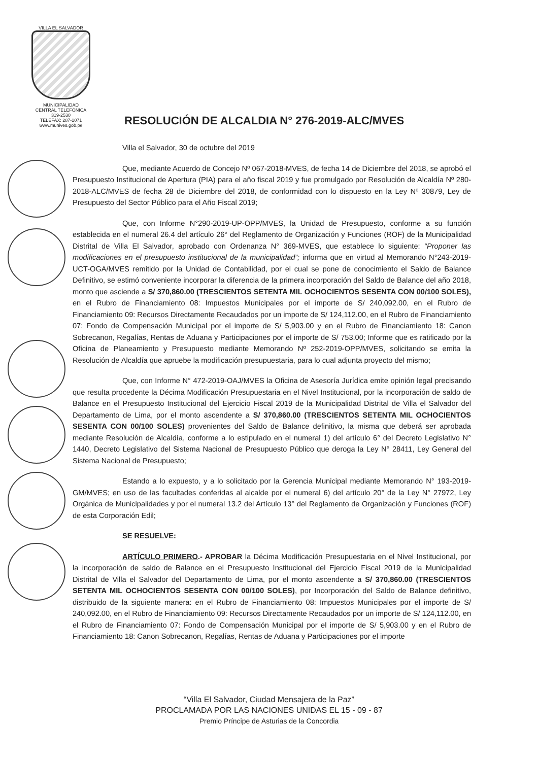VILLA EL SALVADOR
MUNICIPALIDAD
CENTRAL TELEFÓNICA 319-2530
TELEFAX: 287-1071
www.munives.gob.pe
RESOLUCIÓN DE ALCALDIA N° 276-2019-ALC/MVES
Villa el Salvador, 30 de octubre del 2019
Que, mediante Acuerdo de Concejo Nº 067-2018-MVES, de fecha 14 de Diciembre del 2018, se aprobó el Presupuesto Institucional de Apertura (PIA) para el año fiscal 2019 y fue promulgado por Resolución de Alcaldía Nº 280-2018-ALC/MVES de fecha 28 de Diciembre del 2018, de conformidad con lo dispuesto en la Ley Nº 30879, Ley de Presupuesto del Sector Público para el Año Fiscal 2019;
Que, con Informe N°290-2019-UP-OPP/MVES, la Unidad de Presupuesto, conforme a su función establecida en el numeral 26.4 del artículo 26° del Reglamento de Organización y Funciones (ROF) de la Municipalidad Distrital de Villa El Salvador, aprobado con Ordenanza N° 369-MVES, que establece lo siguiente: “Proponer las modificaciones en el presupuesto institucional de la municipalidad”; informa que en virtud al Memorando N°243-2019-UCT-OGA/MVES remitido por la Unidad de Contabilidad, por el cual se pone de conocimiento el Saldo de Balance Definitivo, se estimó conveniente incorporar la diferencia de la primera incorporación del Saldo de Balance del año 2018, monto que asciende a S/ 370,860.00 (TRESCIENTOS SETENTA MIL OCHOCIENTOS SESENTA CON 00/100 SOLES), en el Rubro de Financiamiento 08: Impuestos Municipales por el importe de S/ 240,092.00, en el Rubro de Financiamiento 09: Recursos Directamente Recaudados por un importe de S/ 124,112.00, en el Rubro de Financiamiento 07: Fondo de Compensación Municipal por el importe de S/ 5,903.00 y en el Rubro de Financiamiento 18: Canon Sobrecanon, Regalías, Rentas de Aduana y Participaciones por el importe de S/ 753.00; Informe que es ratificado por la Oficina de Planeamiento y Presupuesto mediante Memorando Nº 252-2019-OPP/MVES, solicitando se emita la Resolución de Alcaldía que apruebe la modificación presupuestaria, para lo cual adjunta proyecto del mismo;
Que, con Informe N° 472-2019-OAJ/MVES la Oficina de Asesoría Jurídica emite opinión legal precisando que resulta procedente la Décima Modificación Presupuestaria en el Nivel Institucional, por la incorporación de saldo de Balance en el Presupuesto Institucional del Ejercicio Fiscal 2019 de la Municipalidad Distrital de Villa el Salvador del Departamento de Lima, por el monto ascendente a S/ 370,860.00 (TRESCIENTOS SETENTA MIL OCHOCIENTOS SESENTA CON 00/100 SOLES) provenientes del Saldo de Balance definitivo, la misma que deberá ser aprobada mediante Resolución de Alcaldía, conforme a lo estipulado en el numeral 1) del artículo 6° del Decreto Legislativo N° 1440, Decreto Legislativo del Sistema Nacional de Presupuesto Público que deroga la Ley N° 28411, Ley General del Sistema Nacional de Presupuesto;
Estando a lo expuesto, y a lo solicitado por la Gerencia Municipal mediante Memorando N° 193-2019-GM/MVES; en uso de las facultades conferidas al alcalde por el numeral 6) del artículo 20° de la Ley N° 27972, Ley Orgánica de Municipalidades y por el numeral 13.2 del Artículo 13° del Reglamento de Organización y Funciones (ROF) de esta Corporación Edil;
SE RESUELVE:
ARTÍCULO PRIMERO.- APROBAR la Décima Modificación Presupuestaria en el Nivel Institucional, por la incorporación de saldo de Balance en el Presupuesto Institucional del Ejercicio Fiscal 2019 de la Municipalidad Distrital de Villa el Salvador del Departamento de Lima, por el monto ascendente a S/ 370,860.00 (TRESCIENTOS SETENTA MIL OCHOCIENTOS SESENTA CON 00/100 SOLES), por Incorporación del Saldo de Balance definitivo, distribuido de la siguiente manera: en el Rubro de Financiamiento 08: Impuestos Municipales por el importe de S/ 240,092.00, en el Rubro de Financiamiento 09: Recursos Directamente Recaudados por un importe de S/ 124,112.00, en el Rubro de Financiamiento 07: Fondo de Compensación Municipal por el importe de S/ 5,903.00 y en el Rubro de Financiamiento 18: Canon Sobrecanon, Regalías, Rentas de Aduana y Participaciones por el importe
“Villa El Salvador, Ciudad Mensajera de la Paz”
PROCLAMADA POR LAS NACIONES UNIDAS EL 15 - 09 - 87
Premio Príncipe de Asturias de la Concordia